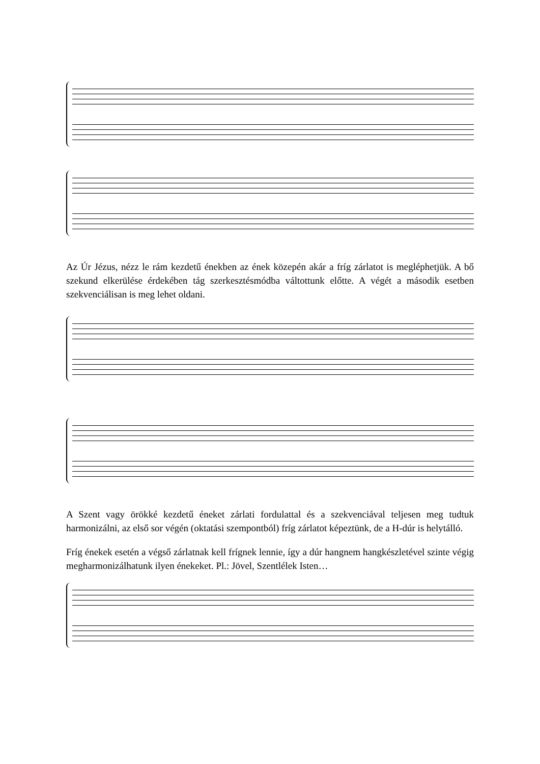Az Úr Jézus, nézz le rám kezdetű énekben az ének közepén akár a fríg zárlatot is megléphetjük. A bő szekund elkerülése érdekében tág szerkesztésmódba váltottunk előtte. A végét a második esetben szekvenciálisan is meg lehet oldani.
A Szent vagy örökké kezdetű éneket zárlati fordulattal és a szekvenciával teljesen meg tudtuk harmonizálni, az első sor végén (oktatási szempontból) fríg zárlatot képeztünk, de a H-dúr is helytálló.
Fríg énekek esetén a végső zárlatnak kell frígnek lennie, így a dúr hangnem hangkészletével szinte végig megharmonizálhatunk ilyen énekeket. Pl.: Jövel, Szentlélek Isten…